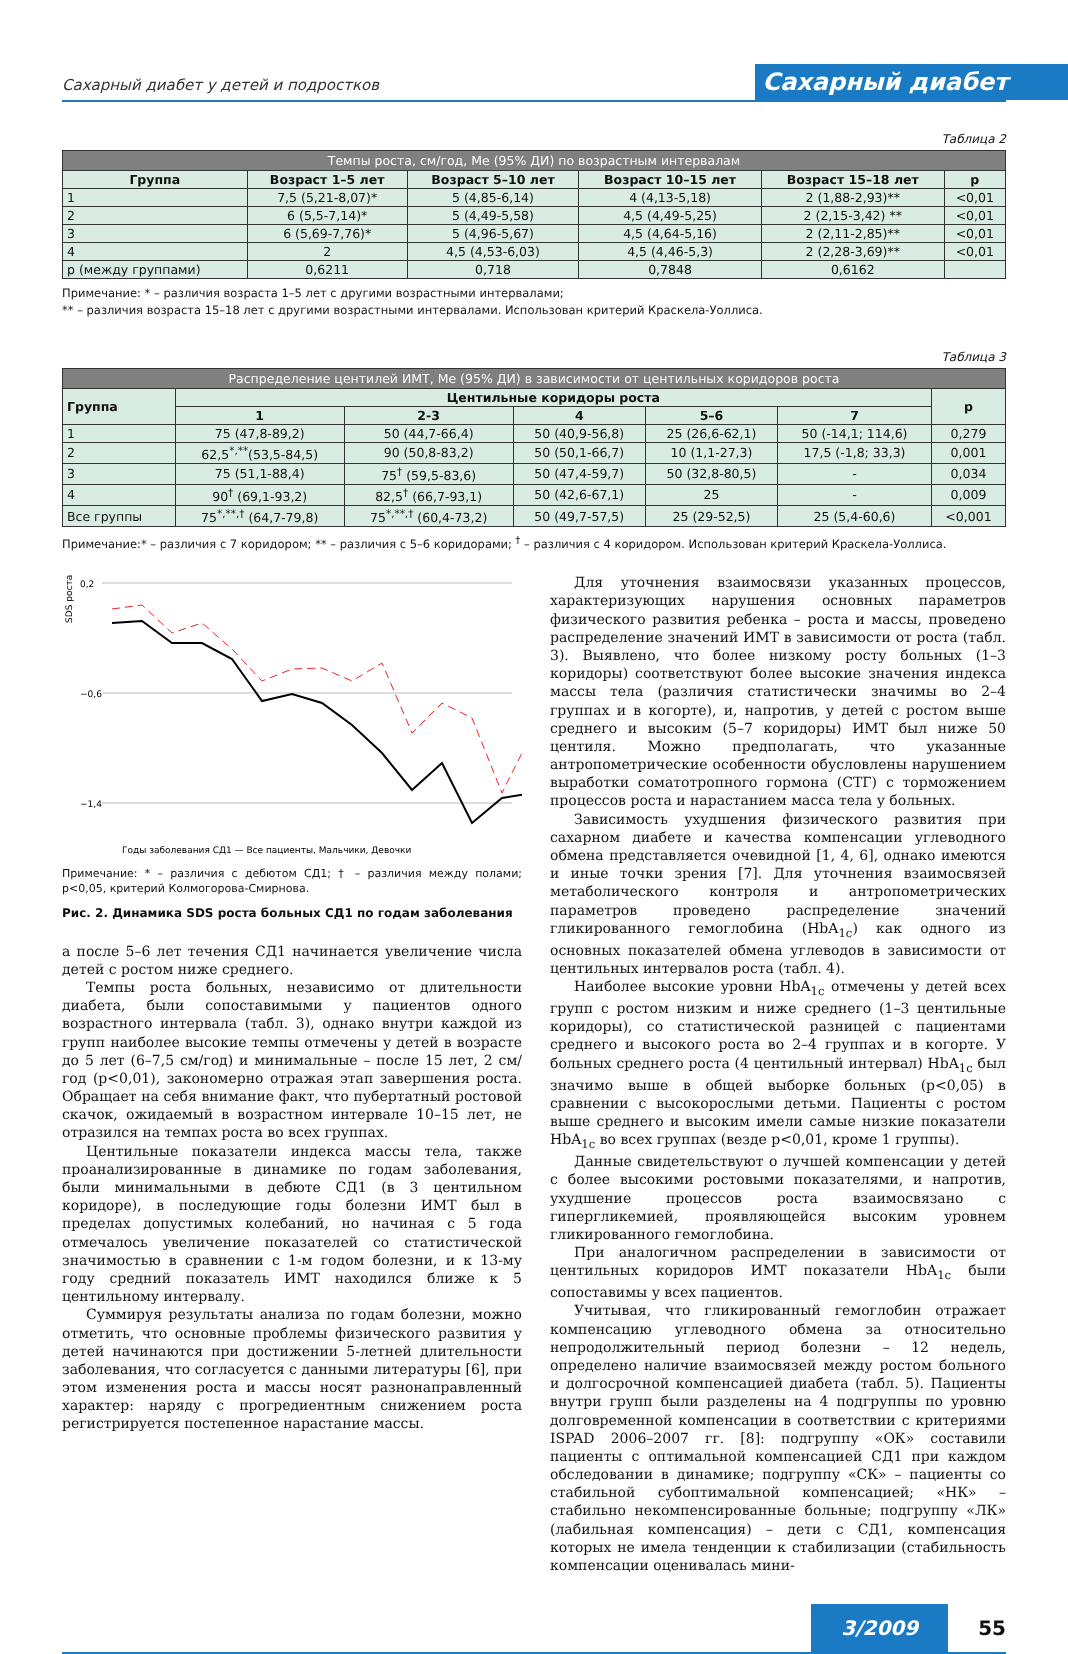Сахарный диабет у детей и подростков Сахарный диабет
Таблица 2
| Темпы роста, см/год, Me (95% ДИ) по возрастным интервалам | | | | | |
| --- | --- | --- | --- | --- | --- |
| Группа | Возраст 1–5 лет | Возраст 5–10 лет | Возраст 10–15 лет | Возраст 15–18 лет | p |
| 1 | 7,5 (5,21-8,07)* | 5 (4,85-6,14) | 4 (4,13-5,18) | 2 (1,88-2,93)** | <0,01 |
| 2 | 6 (5,5-7,14)* | 5 (4,49-5,58) | 4,5 (4,49-5,25) | 2 (2,15-3,42) ** | <0,01 |
| 3 | 6 (5,69-7,76)* | 5 (4,96-5,67) | 4,5 (4,64-5,16) | 2 (2,11-2,85)** | <0,01 |
| 4 | 2 | 4,5 (4,53-6,03) | 4,5 (4,46-5,3) | 2 (2,28-3,69)** | <0,01 |
| p (между группами) | 0,6211 | 0,718 | 0,7848 | 0,6162 | |
Примечание: * – различия возраста 1–5 лет с другими возрастными интервалами;
** – различия возраста 15–18 лет с другими возрастными интервалами. Использован критерий Краскела-Уоллиса.
Таблица 3
| Распределение центилей ИМТ, Me (95% ДИ) в зависимости от центильных коридоров роста | | | | | | |
| --- | --- | --- | --- | --- | --- | --- |
| Группа | Центильные коридоры роста | | | | | p |
| | 1 | 2-3 | 4 | 5–6 | 7 | |
| 1 | 75 (47,8-89,2) | 50 (44,7-66,4) | 50 (40,9-56,8) | 25 (26,6-62,1) | 50 (-14,1; 114,6) | 0,279 |
| 2 | 62,5<sup>*,**</sup>(53,5-84,5) | 90 (50,8-83,2) | 50 (50,1-66,7) | 10 (1,1-27,3) | 17,5 (-1,8; 33,3) | 0,001 |
| 3 | 75 (51,1-88,4) | 75<sup>†</sup> (59,5-83,6) | 50 (47,4-59,7) | 50 (32,8-80,5) | - | 0,034 |
| 4 | 90<sup>†</sup> (69,1-93,2) | 82,5<sup>†</sup> (66,7-93,1) | 50 (42,6-67,1) | 25 | - | 0,009 |
| Все группы | 75<sup>*,**,†</sup> (64,7-79,8) | 75<sup>*,**,†</sup> (60,4-73,2) | 50 (49,7-57,5) | 25 (29-52,5) | 25 (5,4-60,6) | <0,001 |
Примечание:* – различия с 7 коридором; ** – различия с 5–6 коридорами; <sup>†</sup> – различия с 4 коридором. Использован критерий Краскела-Уоллиса.
SDS роста
0,2
−0,6
−1,4
Годы заболевания СД1 — Все пациенты, Мальчики, Девочки
Примечание: * – различия с дебютом СД1; † – различия между полами; p<0,05, критерий Колмогорова-Смирнова.
Рис. 2. Динамика SDS роста больных СД1 по годам заболевания
а после 5–6 лет течения СД1 начинается увеличение числа детей с ростом ниже среднего.
Темпы роста больных, независимо от длительности диабета, были сопоставимыми у пациентов одного возрастного интервала (табл. 3), однако внутри каждой из групп наиболее высокие темпы отмечены у детей в возрасте до 5 лет (6–7,5 см/год) и минимальные – после 15 лет, 2 см/год (p<0,01), закономерно отражая этап завершения роста. Обращает на себя внимание факт, что пубертатный ростовой скачок, ожидаемый в возрастном интервале 10–15 лет, не отразился на темпах роста во всех группах.
Центильные показатели индекса массы тела, также проанализированные в динамике по годам заболевания, были минимальными в дебюте СД1 (в 3 центильном коридоре), в последующие годы болезни ИМТ был в пределах допустимых колебаний, но начиная с 5 года отмечалось увеличение показателей со статистической значимостью в сравнении с 1-м годом болезни, и к 13-му году средний показатель ИМТ находился ближе к 5 центильному интервалу.
Суммируя результаты анализа по годам болезни, можно отметить, что основные проблемы физического развития у детей начинаются при достижении 5-летней длительности заболевания, что согласуется с данными литературы [6], при этом изменения роста и массы носят разнонаправленный характер: наряду с прогредиентным снижением роста регистрируется постепенное нарастание массы.
Для уточнения взаимосвязи указанных процессов, характеризующих нарушения основных параметров физического развития ребенка – роста и массы, проведено распределение значений ИМТ в зависимости от роста (табл. 3). Выявлено, что более низкому росту больных (1–3 коридоры) соответствуют более высокие значения индекса массы тела (различия статистически значимы во 2–4 группах и в когорте), и, напротив, у детей с ростом выше среднего и высоким (5–7 коридоры) ИМТ был ниже 50 центиля. Можно предполагать, что указанные антропометрические особенности обусловлены нарушением выработки соматотропного гормона (СТГ) с торможением процессов роста и нарастанием масса тела у больных.
Зависимость ухудшения физического развития при сахарном диабете и качества компенсации углеводного обмена представляется очевидной [1, 4, 6], однако имеются и иные точки зрения [7]. Для уточнения взаимосвязей метаболического контроля и антропометрических параметров проведено распределение значений гликированного гемоглобина (HbA<sub>1c</sub>) как одного из основных показателей обмена углеводов в зависимости от центильных интервалов роста (табл. 4).
Наиболее высокие уровни HbA<sub>1c</sub> отмечены у детей всех групп с ростом низким и ниже среднего (1–3 центильные коридоры), со статистической разницей с пациентами среднего и высокого роста во 2–4 группах и в когорте. У больных среднего роста (4 центильный интервал) HbA<sub>1c</sub> был значимо выше в общей выборке больных (p<0,05) в сравнении с высокорослыми детьми. Пациенты с ростом выше среднего и высоким имели самые низкие показатели HbA<sub>1c</sub> во всех группах (везде p<0,01, кроме 1 группы).
Данные свидетельствуют о лучшей компенсации у детей с более высокими ростовыми показателями, и напротив, ухудшение процессов роста взаимосвязано с гипергликемией, проявляющейся высоким уровнем гликированного гемоглобина.
При аналогичном распределении в зависимости от центильных коридоров ИМТ показатели HbA<sub>1c</sub> были сопоставимы у всех пациентов.
Учитывая, что гликированный гемоглобин отражает компенсацию углеводного обмена за относительно непродолжительный период болезни – 12 недель, определено наличие взаимосвязей между ростом больного и долгосрочной компенсацией диабета (табл. 5). Пациенты внутри групп были разделены на 4 подгруппы по уровню долговременной компенсации в соответствии с критериями ISPAD 2006–2007 гг. [8]: подгруппу «ОК» составили пациенты с оптимальной компенсацией СД1 при каждом обследовании в динамике; подгруппу «СК» – пациенты со стабильной субоптимальной компенсацией; «НК» – стабильно некомпенсированные больные; подгруппу «ЛК» (лабильная компенсация) – дети с СД1, компенсация которых не имела тенденции к стабилизации (стабильность компенсации оценивалась мини-
3/2009 55